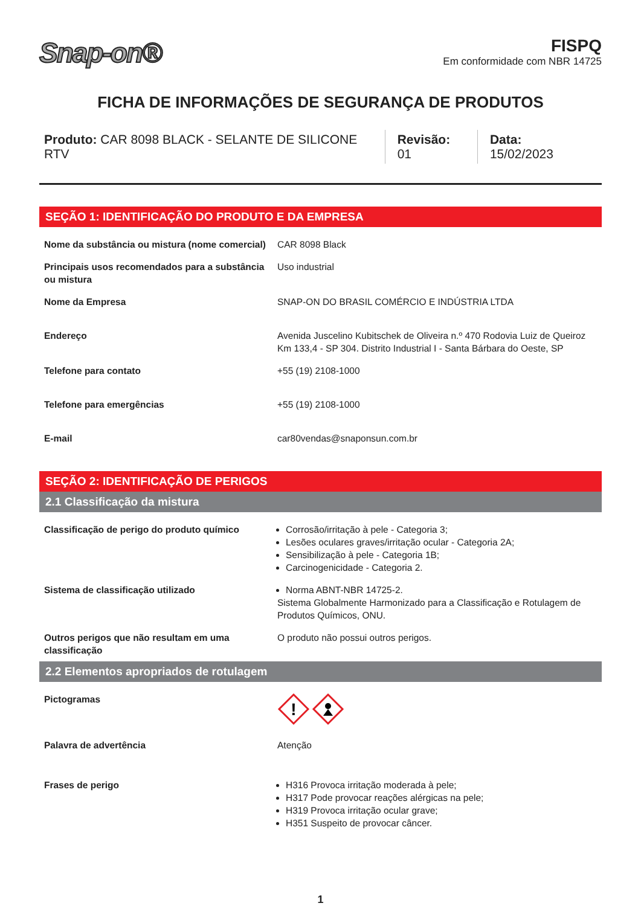Snap-on®
FISPQ
Em conformidade com NBR 14725
FICHA DE INFORMAÇÕES DE SEGURANÇA DE PRODUTOS
Produto: CAR 8098 BLACK - SELANTE DE SILICONE RTV
Revisão: 01 Data: 15/02/2023
SEÇÃO 1: IDENTIFICAÇÃO DO PRODUTO E DA EMPRESA
| Nome da substância ou mistura (nome comercial) | CAR 8098 Black |
| Principais usos recomendados para a substância ou mistura | Uso industrial |
| Nome da Empresa | SNAP-ON DO BRASIL COMÉRCIO E INDÚSTRIA LTDA |
| Endereço | Avenida Juscelino Kubitschek de Oliveira n.º 470 Rodovia Luiz de Queiroz Km 133,4 - SP 304. Distrito Industrial I - Santa Bárbara do Oeste, SP |
| Telefone para contato | +55 (19) 2108-1000 |
| Telefone para emergências | +55 (19) 2108-1000 |
| E-mail | car80vendas@snaponsun.com.br |
SEÇÃO 2: IDENTIFICAÇÃO DE PERIGOS
2.1 Classificação da mistura
| Classificação de perigo do produto químico | Corrosão/irritação à pele - Categoria 3; Lesões oculares graves/irritação ocular - Categoria 2A; Sensibilização à pele - Categoria 1B; Carcinogenicidade - Categoria 2. |
| Sistema de classificação utilizado | Norma ABNT-NBR 14725-2. Sistema Globalmente Harmonizado para a Classificação e Rotulagem de Produtos Químicos, ONU. |
| Outros perigos que não resultam em uma classificação | O produto não possui outros perigos. |
2.2 Elementos apropriados de rotulagem
| Pictogramas | ! |
| Palavra de advertência | Atenção |
| Frases de perigo | H316 Provoca irritação moderada à pele; H317 Pode provocar reações alérgicas na pele; H319 Provoca irritação ocular grave; H351 Suspeito de provocar câncer. |
1